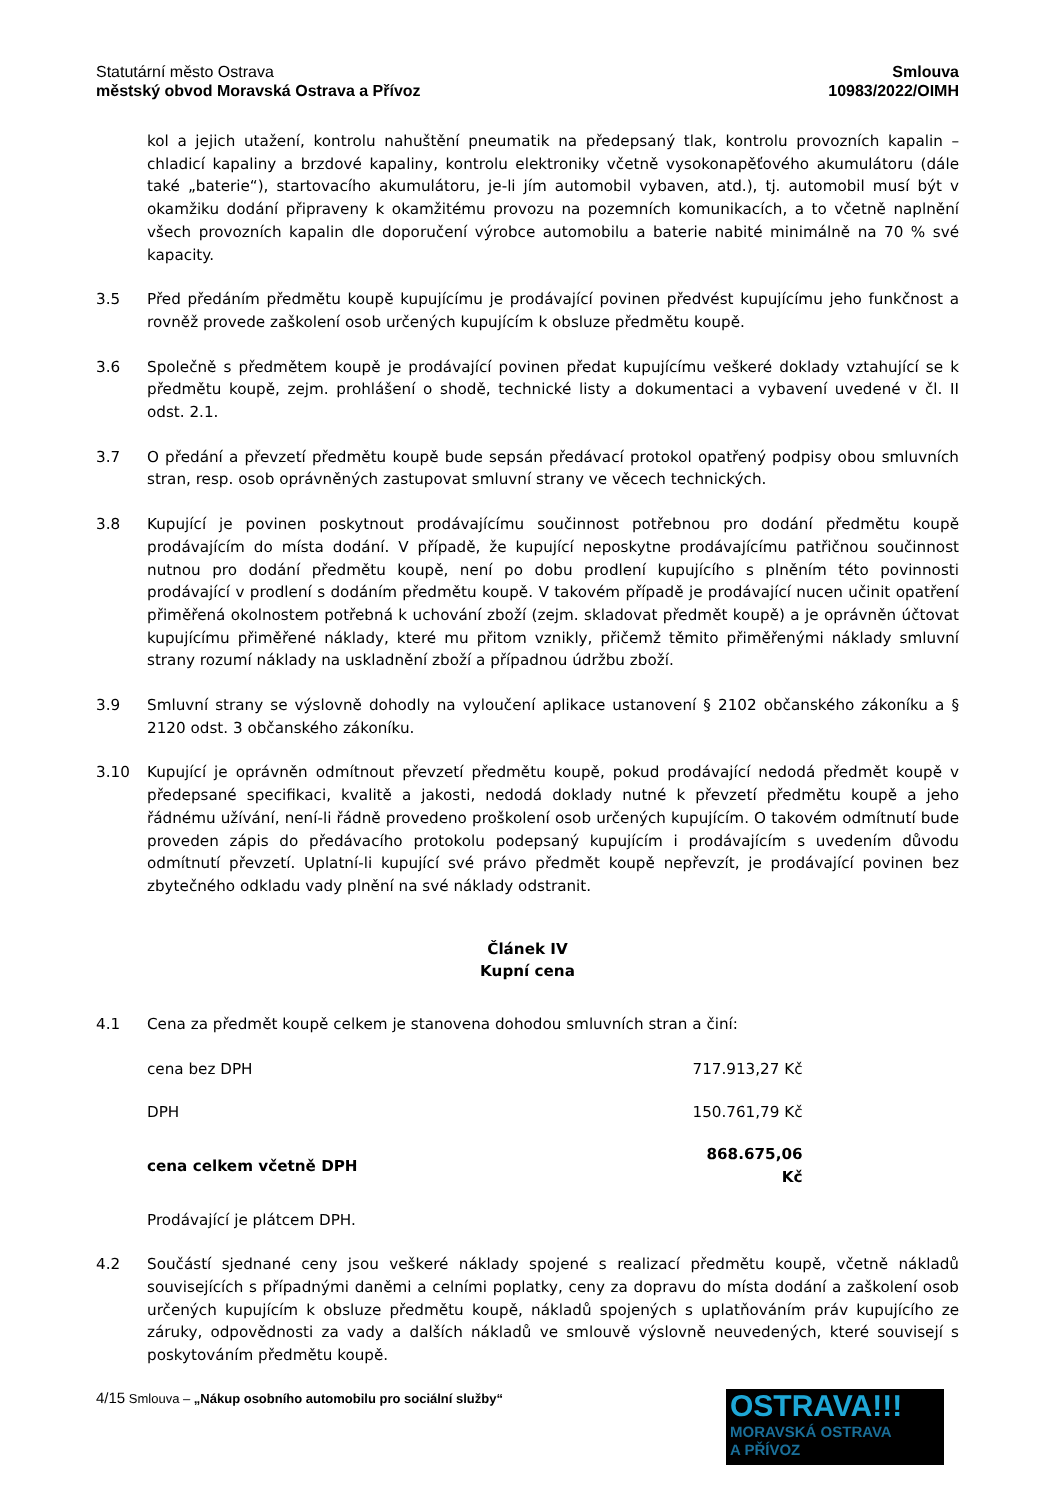Statutární město Ostrava
městský obvod Moravská Ostrava a Přívoz
Smlouva
10983/2022/OIMH
kol a jejich utažení, kontrolu nahuštění pneumatik na předepsaný tlak, kontrolu provozních kapalin – chladicí kapaliny a brzdové kapaliny, kontrolu elektroniky včetně vysokonapěťového akumulátoru (dále také „baterie“), startovacího akumulátoru, je-li jím automobil vybaven, atd.), tj. automobil musí být v okamžiku dodání připraveny k okamžitému provozu na pozemních komunikacích, a to včetně naplnění všech provozních kapalin dle doporučení výrobce automobilu a baterie nabité minimálně na 70 % své kapacity.
3.5 Před předáním předmětu koupě kupujícímu je prodávající povinen předvést kupujícímu jeho funkčnost a rovněž provede zaškolení osob určených kupujícím k obsluze předmětu koupě.
3.6 Společně s předmětem koupě je prodávající povinen předat kupujícímu veškeré doklady vztahující se k předmětu koupě, zejm. prohlášení o shodě, technické listy a dokumentaci a vybavení uvedené v čl. II odst. 2.1.
3.7 O předání a převzetí předmětu koupě bude sepsán předávací protokol opatřený podpisy obou smluvních stran, resp. osob oprávněných zastupovat smluvní strany ve věcech technických.
3.8 Kupující je povinen poskytnout prodávajícímu součinnost potřebnou pro dodání předmětu koupě prodávajícím do místa dodání. V případě, že kupující neposkytne prodávajícímu patřičnou součinnost nutnou pro dodání předmětu koupě, není po dobu prodlení kupujícího s plněním této povinnosti prodávající v prodlení s dodáním předmětu koupě. V takovém případě je prodávající nucen učinit opatření přiměřená okolnostem potřebná k uchování zboží (zejm. skladovat předmět koupě) a je oprávněn účtovat kupujícímu přiměřené náklady, které mu přitom vznikly, přičemž těmito přiměřenými náklady smluvní strany rozumí náklady na uskladnění zboží a případnou údržbu zboží.
3.9 Smluvní strany se výslovně dohodly na vyloučení aplikace ustanovení § 2102 občanského zákoníku a § 2120 odst. 3 občanského zákoníku.
3.10 Kupující je oprávněn odmítnout převzetí předmětu koupě, pokud prodávající nedodá předmět koupě v předepsané specifikaci, kvalitě a jakosti, nedodá doklady nutné k převzetí předmětu koupě a jeho řádnému užívání, není-li řádně provedeno proškolení osob určených kupujícím. O takovém odmítnutí bude proveden zápis do předávacího protokolu podepsaný kupujícím i prodávajícím s uvedením důvodu odmítnutí převzetí. Uplatní-li kupující své právo předmět koupě nepřevzít, je prodávající povinen bez zbytečného odkladu vady plnění na své náklady odstranit.
Článek IV
Kupní cena
4.1 Cena za předmět koupě celkem je stanovena dohodou smluvních stran a činí:
| cena bez DPH | 717.913,27 Kč |
| DPH | 150.761,79 Kč |
| cena celkem včetně DPH | 868.675,06 Kč |
Prodávající je plátcem DPH.
4.2 Součástí sjednané ceny jsou veškeré náklady spojené s realizací předmětu koupě, včetně nákladů souvisejících s případnými daněmi a celními poplatky, ceny za dopravu do místa dodání a zaškolení osob určených kupujícím k obsluze předmětu koupě, nákladů spojených s uplatňováním práv kupujícího ze záruky, odpovědnosti za vady a dalších nákladů ve smlouvě výslovně neuvedených, které souvisejí s poskytováním předmětu koupě.
4/15 Smlouva – „Nákup osobního automobilu pro sociální služby“
OSTRAVA!!!
MORAVSKÁ OSTRAVA
A PŘÍVOZ